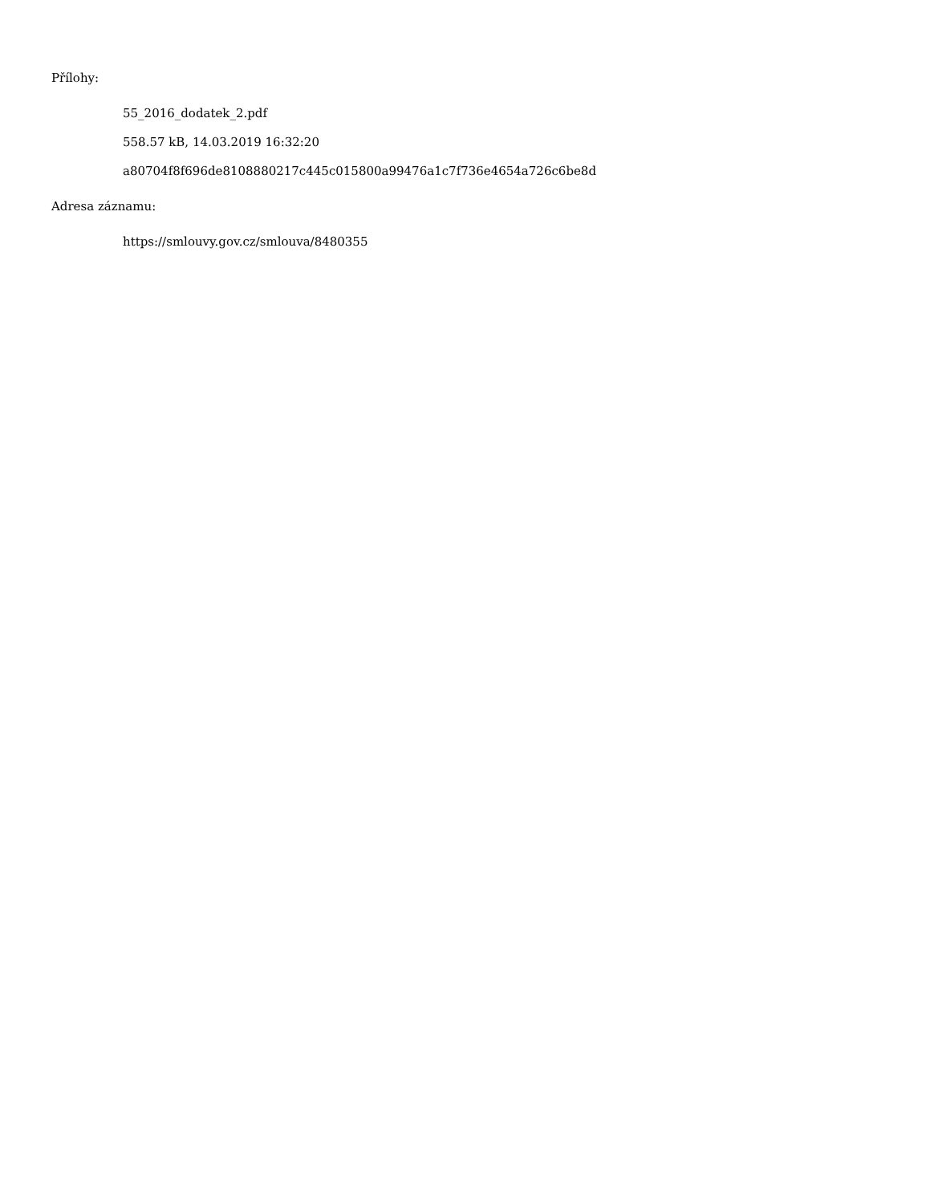Přílohy:
55_2016_dodatek_2.pdf
558.57 kB, 14.03.2019 16:32:20
a80704f8f696de8108880217c445c015800a99476a1c7f736e4654a726c6be8d
Adresa záznamu:
https://smlouvy.gov.cz/smlouva/8480355